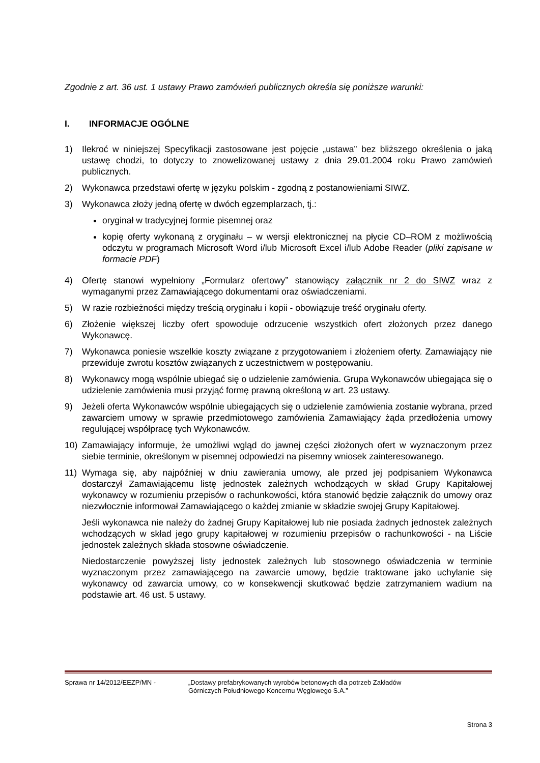Zgodnie z art. 36 ust. 1 ustawy Prawo zamówień publicznych określa się poniższe warunki:
I. INFORMACJE OGÓLNE
1) Ilekroć w niniejszej Specyfikacji zastosowane jest pojęcie „ustawa” bez bliższego określenia o jaką ustawę chodzi, to dotyczy to znowelizowanej ustawy z dnia 29.01.2004 roku Prawo zamówień publicznych.
2) Wykonawca przedstawi ofertę w języku polskim - zgodną z postanowieniami SIWZ.
3) Wykonawca złoży jedną ofertę w dwóch egzemplarzach, tj.:
oryginał w tradycyjnej formie pisemnej oraz
kopię oferty wykonaną z oryginału – w wersji elektronicznej na płycie CD–ROM z możliwością odczytu w programach Microsoft Word i/lub Microsoft Excel i/lub Adobe Reader (pliki zapisane w formacie PDF)
4) Ofertę stanowi wypełniony „Formularz ofertowy” stanowiący załącznik nr 2 do SIWZ wraz z wymaganymi przez Zamawiającego dokumentami oraz oświadczeniami.
5) W razie rozbieżności między treścią oryginału i kopii - obowiązuje treść oryginału oferty.
6) Złożenie większej liczby ofert spowoduje odrzucenie wszystkich ofert złożonych przez danego Wykonawcę.
7) Wykonawca poniesie wszelkie koszty związane z przygotowaniem i złożeniem oferty. Zamawiający nie przewiduje zwrotu kosztów związanych z uczestnictwem w postępowaniu.
8) Wykonawcy mogą wspólnie ubiegać się o udzielenie zamówienia. Grupa Wykonawców ubiegająca się o udzielenie zamówienia musi przyjąć formę prawną określoną w art. 23 ustawy.
9) Jeżeli oferta Wykonawców wspólnie ubiegających się o udzielenie zamówienia zostanie wybrana, przed zawarciem umowy w sprawie przedmiotowego zamówienia Zamawiający żąda przedłożenia umowy regulującej współpracę tych Wykonawców.
10) Zamawiający informuje, że umożliwi wgląd do jawnej części złożonych ofert w wyznaczonym przez siebie terminie, określonym w pisemnej odpowiedzi na pisemny wniosek zainteresowanego.
11) Wymaga się, aby najpóźniej w dniu zawierania umowy, ale przed jej podpisaniem Wykonawca dostarczył Zamawiającemu listę jednostek zależnych wchodzących w skład Grupy Kapitałowej wykonawcy w rozumieniu przepisów o rachunkowości, która stanowić będzie załącznik do umowy oraz niezwłocznie informował Zamawiającego o każdej zmianie w składzie swojej Grupy Kapitałowej.
Jeśli wykonawca nie należy do żadnej Grupy Kapitałowej lub nie posiada żadnych jednostek zależnych wchodzących w skład jego grupy kapitałowej w rozumieniu przepisów o rachunkowości - na Liście jednostek zależnych składa stosowne oświadczenie.
Niedostarczenie powyższej listy jednostek zależnych lub stosownego oświadczenia w terminie wyznaczonym przez zamawiającego na zawarcie umowy, będzie traktowane jako uchylanie się wykonawcy od zawarcia umowy, co w konsekwencji skutkować będzie zatrzymaniem wadium na podstawie art. 46 ust. 5 ustawy.
Sprawa nr 14/2012/EEZP/MN - „Dostawy prefabrykowanych wyrobów betonowych dla potrzeb Zakładów
Górniczych Południowego Koncernu Węglowego S.A.”
Strona 3